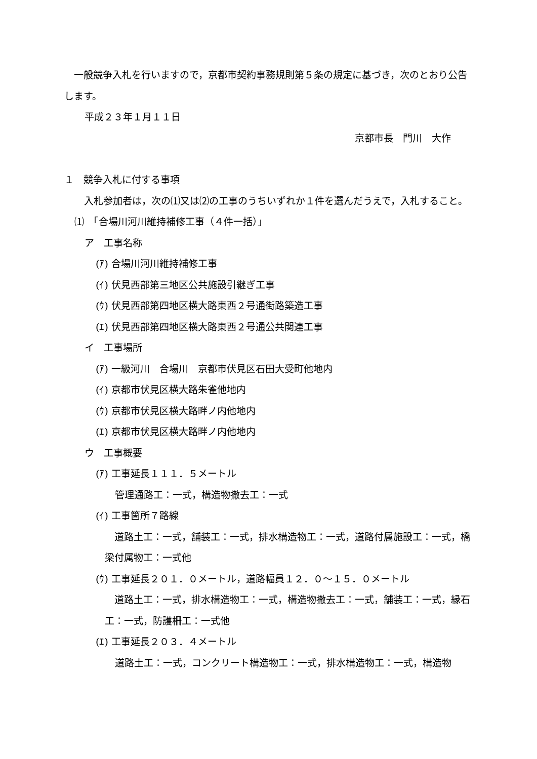一般競争入札を行いますので，京都市契約事務規則第５条の規定に基づき，次のとおり公告します。
平成２３年１月１１日
京都市長　門川　大作
１　競争入札に付する事項
　入札参加者は，次の⑴又は⑵の工事のうちいずれか１件を選んだうえで，入札すること。
⑴　「合場川河川維持補修工事（４件一括）」
ア　工事名称
(ｱ) 合場川河川維持補修工事
(ｲ) 伏見西部第三地区公共施設引継ぎ工事
(ｳ) 伏見西部第四地区横大路東西２号通街路築造工事
(ｴ) 伏見西部第四地区横大路東西２号通公共関連工事
イ　工事場所
(ｱ) 一級河川　合場川　京都市伏見区石田大受町他地内
(ｲ) 京都市伏見区横大路朱雀他地内
(ｳ) 京都市伏見区横大路畔ノ内他地内
(ｴ) 京都市伏見区横大路畔ノ内他地内
ウ　工事概要
(ｱ) 工事延長１１１．５メートル
管理通路工：一式，構造物撤去工：一式
(ｲ) 工事箇所７路線
　道路土工：一式，舗装工：一式，排水構造物工：一式，道路付属施設工：一式，橋梁付属物工：一式他
(ｳ) 工事延長２０１．０メートル，道路幅員１２．０～１５．０メートル
　道路土工：一式，排水構造物工：一式，構造物撤去工：一式，舗装工：一式，縁石工：一式，防護柵工：一式他
(ｴ) 工事延長２０３．４メートル
道路土工：一式，コンクリート構造物工：一式，排水構造物工：一式，構造物